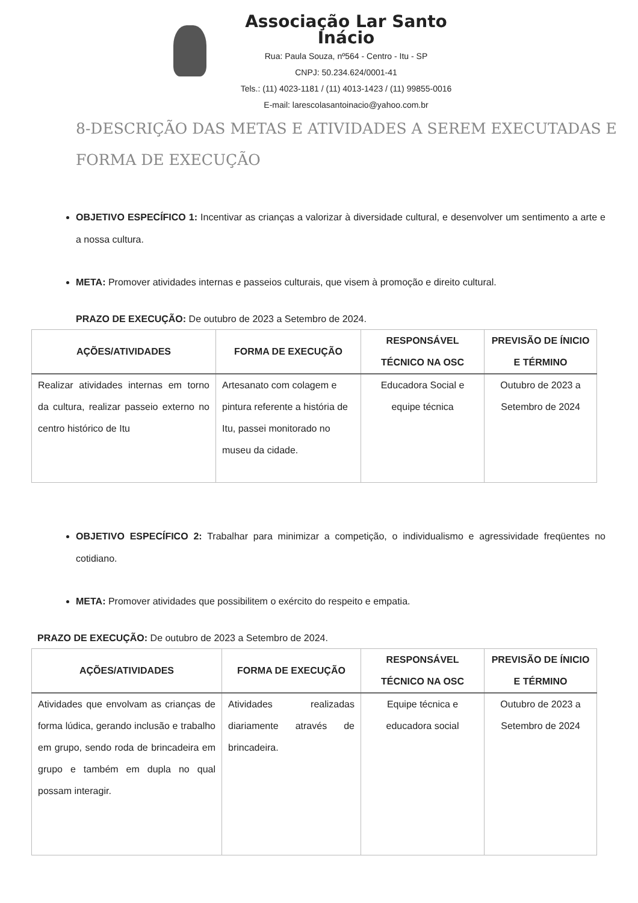Associação Lar Santo Inácio
Rua: Paula Souza, nº564 - Centro - Itu - SP
CNPJ: 50.234.624/0001-41
Tels.: (11) 4023-1181 / (11) 4013-1423 / (11) 99855-0016
E-mail: larescolasantoinacio@yahoo.com.br
8-DESCRIÇÃO DAS METAS E ATIVIDADES A SEREM EXECUTADAS E FORMA DE EXECUÇÃO
OBJETIVO ESPECÍFICO 1: Incentivar as crianças a valorizar à diversidade cultural, e desenvolver um sentimento a arte e a nossa cultura.
META: Promover atividades internas e passeios culturais, que visem à promoção e direito cultural.
PRAZO DE EXECUÇÃO: De outubro de 2023 a Setembro de 2024.
| AÇÕES/ATIVIDADES | FORMA DE EXECUÇÃO | RESPONSÁVEL TÉCNICO NA OSC | PREVISÃO DE ÍNICIO E TÉRMINO |
| --- | --- | --- | --- |
| Realizar atividades internas em torno da cultura, realizar passeio externo no centro histórico de Itu | Artesanato com colagem e pintura referente a história de Itu, passei monitorado no museu da cidade. | Educadora Social e equipe técnica | Outubro de 2023 a Setembro de 2024 |
OBJETIVO ESPECÍFICO 2: Trabalhar para minimizar a competição, o individualismo e agressividade freqüentes no cotidiano.
META: Promover atividades que possibilitem o exército do respeito e empatia.
PRAZO DE EXECUÇÃO: De outubro de 2023 a Setembro de 2024.
| AÇÕES/ATIVIDADES | FORMA DE EXECUÇÃO | RESPONSÁVEL TÉCNICO NA OSC | PREVISÃO DE ÍNICIO E TÉRMINO |
| --- | --- | --- | --- |
| Atividades que envolvam as crianças de forma lúdica, gerando inclusão e trabalho em grupo, sendo roda de brincadeira em grupo e também em dupla no qual possam interagir. | Atividades realizadas diariamente através de brincadeira. | Equipe técnica e educadora social | Outubro de 2023 a Setembro de 2024 |